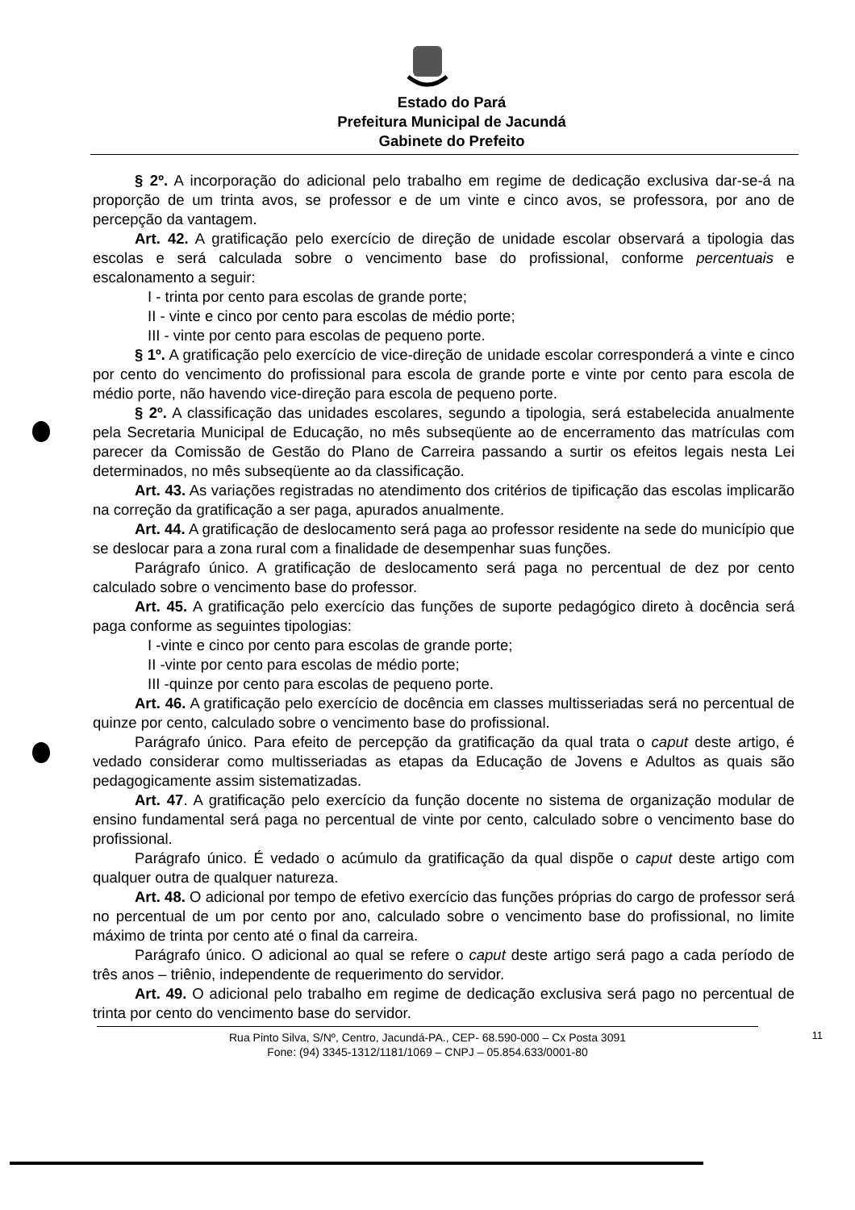Estado do Pará
Prefeitura Municipal de Jacundá
Gabinete do Prefeito
§ 2º. A incorporação do adicional pelo trabalho em regime de dedicação exclusiva dar-se-á na proporção de um trinta avos, se professor e de um vinte e cinco avos, se professora, por ano de percepção da vantagem.
Art. 42. A gratificação pelo exercício de direção de unidade escolar observará a tipologia das escolas e será calculada sobre o vencimento base do profissional, conforme percentuais e escalonamento a seguir:
I - trinta por cento para escolas de grande porte;
II - vinte e cinco por cento para escolas de médio porte;
III - vinte por cento para escolas de pequeno porte.
§ 1º. A gratificação pelo exercício de vice-direção de unidade escolar corresponderá a vinte e cinco por cento do vencimento do profissional para escola de grande porte e vinte por cento para escola de médio porte, não havendo vice-direção para escola de pequeno porte.
§ 2º. A classificação das unidades escolares, segundo a tipologia, será estabelecida anualmente pela Secretaria Municipal de Educação, no mês subseqüente ao de encerramento das matrículas com parecer da Comissão de Gestão do Plano de Carreira passando a surtir os efeitos legais nesta Lei determinados, no mês subseqüente ao da classificação.
Art. 43. As variações registradas no atendimento dos critérios de tipificação das escolas implicarão na correção da gratificação a ser paga, apurados anualmente.
Art. 44. A gratificação de deslocamento será paga ao professor residente na sede do município que se deslocar para a zona rural com a finalidade de desempenhar suas funções.
Parágrafo único. A gratificação de deslocamento será paga no percentual de dez por cento calculado sobre o vencimento base do professor.
Art. 45. A gratificação pelo exercício das funções de suporte pedagógico direto à docência será paga conforme as seguintes tipologias:
I -vinte e cinco por cento para escolas de grande porte;
II -vinte por cento para escolas de médio porte;
III -quinze por cento para escolas de pequeno porte.
Art. 46. A gratificação pelo exercício de docência em classes multisseriadas será no percentual de quinze por cento, calculado sobre o vencimento base do profissional.
Parágrafo único. Para efeito de percepção da gratificação da qual trata o caput deste artigo, é vedado considerar como multisseriadas as etapas da Educação de Jovens e Adultos as quais são pedagogicamente assim sistematizadas.
Art. 47. A gratificação pelo exercício da função docente no sistema de organização modular de ensino fundamental será paga no percentual de vinte por cento, calculado sobre o vencimento base do profissional.
Parágrafo único. É vedado o acúmulo da gratificação da qual dispõe o caput deste artigo com qualquer outra de qualquer natureza.
Art. 48. O adicional por tempo de efetivo exercício das funções próprias do cargo de professor será no percentual de um por cento por ano, calculado sobre o vencimento base do profissional, no limite máximo de trinta por cento até o final da carreira.
Parágrafo único. O adicional ao qual se refere o caput deste artigo será pago a cada período de três anos – triênio, independente de requerimento do servidor.
Art. 49. O adicional pelo trabalho em regime de dedicação exclusiva será pago no percentual de trinta por cento do vencimento base do servidor.
Rua Pinto Silva, S/Nº, Centro, Jacundá-PA., CEP- 68.590-000 – Cx Posta 3091
Fone: (94) 3345-1312/1181/1069 – CNPJ – 05.854.633/0001-80
11